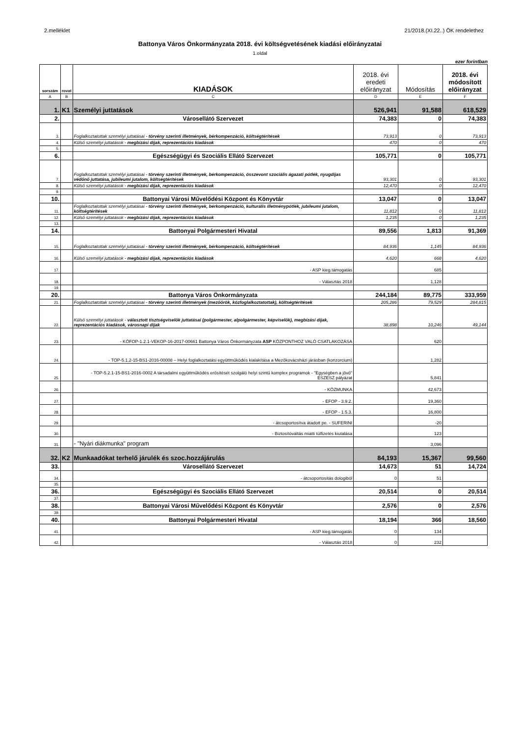2.melléklet 21/2018.(XI.22..) ÖK rendelethez
Battonya Város Önkormányzata 2018. évi költségvetésének kiadási előirányzatai
1.oldal
ezer forintban
| sorszám | rovat | KIADÁSOK | 2018. évi eredeti előirányzat | Módosítás | 2018. évi módosított előirányzat |
| --- | --- | --- | --- | --- | --- |
| A | B | C | D | E | F |
| 1. | K1 | Személyi juttatások | 526,941 | 91,588 | 618,529 |
| 2. | | Városellátó Szervezet | 74,383 | 0 | 74,383 |
| 3. | | Foglalkoztatottak személyi juttatásai - törvény szerinti illetmények, bérkompenzáció, költségtérítések | 73,913 | 0 | 73,913 |
| 4. | | Külső személyi juttatások - megbízási díjak, reprezentációs kiadások | 470 | 0 | 470 |
| 5. | | | | | |
| 6. | | Egészségügyi és Szociális Ellátó Szervezet | 105,771 | 0 | 105,771 |
| 7. | | Foglalkoztatottak személyi juttatásai - törvény szerinti illetmények, bérkompenzáció, összevont szociális ágazati pótlék, nyugdíjas védőnő juttatása, jubileumi jutalom, költségtérítések | 93,301 | 0 | 93,301 |
| 8. | | Külső személyi juttatások - megbízási díjak, reprezentációs kiadások | 12,470 | 0 | 12,470 |
| 9. | | | | | |
| 10. | | Battonyai Városi Művelődési Központ és Könyvtár | 13,047 | 0 | 13,047 |
| 11. | | Foglalkoztatottak személyi juttatásai - törvény szerinti illetmények, bérkompenzáció, kulturális illetménypótlék, jubileumi jutalom, költségtérítések | 11,812 | 0 | 11,812 |
| 12. | | Külső személyi juttatások - megbízási díjak, reprezentációs kiadások | 1,235 | 0 | 1,235 |
| 13. | | | | | |
| 14. | | Battonyai Polgármesteri Hivatal | 89,556 | 1,813 | 91,369 |
| 15. | | Foglalkoztatottak személyi juttatásai - törvény szerinti illetmények, bérkompenzáció, költségtérítések | 84,936 | 1,145 | 84,936 |
| 16. | | Külső személyi juttatások - megbízási díjak, reprezentációs kiadások | 4,620 | 668 | 4,620 |
| 17. | | - ASP kieg.támogatás | | 685 | |
| 18. | | - Választás 2018 | | 1,128 | |
| 19. | | | | | |
| 20. | | Battonya Város Önkormányzata | 244,184 | 89,775 | 333,959 |
| 21. | | Foglalkoztatottak személyi juttatásai - törvény szerinti illetmények (mezőőrök, közfoglalkoztatottak), költségtérítések | 205,286 | 79,529 | 284,815 |
| 22. | | Külső személyi juttatások - választott tisztségviselők juttatásai (polgármester, alpolgármester, képviselők), megbízási díjak, reprezentációs kiadások, városnapi díjak | 38,898 | 10,246 | 49,144 |
| 23. | | - KÖFOP-1.2.1-VEKOP-16-2017-00661 Battonya Város Önkormányzata ASP KÖZPONTHOZ VALÓ CSATLAKOZÁSA | | 620 | |
| 24. | | - TOP-5.1.2-15-BS1-2016-00008 – Helyi foglalkoztatási együttműködés kialakítása a Mezőkovácsházi járásban (konzorcium) | | 1,282 | |
| 25. | | - TOP-5.2.1-15-BS1-2016-0002 A társadalmi együttműködés erősítését szolgáló helyi szintű komplex programok - "Egységben a jövő" ESZESZ pályázat | | 5,841 | |
| 26. | | - KÖZMUNKA | | 42,673 | |
| 27. | | - EFOP - 3.9.2. | | 19,360 | |
| 28. | | - EFOP - 1.5.3. | | 16,800 | |
| 29. | | - átcsoportosítva átadott pe. - SUFERINI | | -20 | |
| 30. | | - Biztosítóváltás miatti túlfizetés kiutalása | | 123 | |
| 31. | | - "Nyári diákmunka" program | | 3,096 | |
| 32. | K2 | Munkaadókat terhelő járulék és szoc.hozzájárulás | 84,193 | 15,367 | 99,560 |
| 33. | | Városellátó Szervezet | 14,673 | 51 | 14,724 |
| 34. | | - átcsoportosítás dologiból | 0 | 51 | |
| 35. | | | | | |
| 36. | | Egészségügyi és Szociális Ellátó Szervezet | 20,514 | 0 | 20,514 |
| 37. | | | | | |
| 38. | | Battonyai Városi Művelődési Központ és Könyvtár | 2,576 | 0 | 2,576 |
| 39. | | | | | |
| 40. | | Battonyai Polgármesteri Hivatal | 18,194 | 366 | 18,560 |
| 41. | | - ASP kieg.támogatás | 0 | 134 | |
| 42. | | - Választás 2018 | 0 | 232 | |